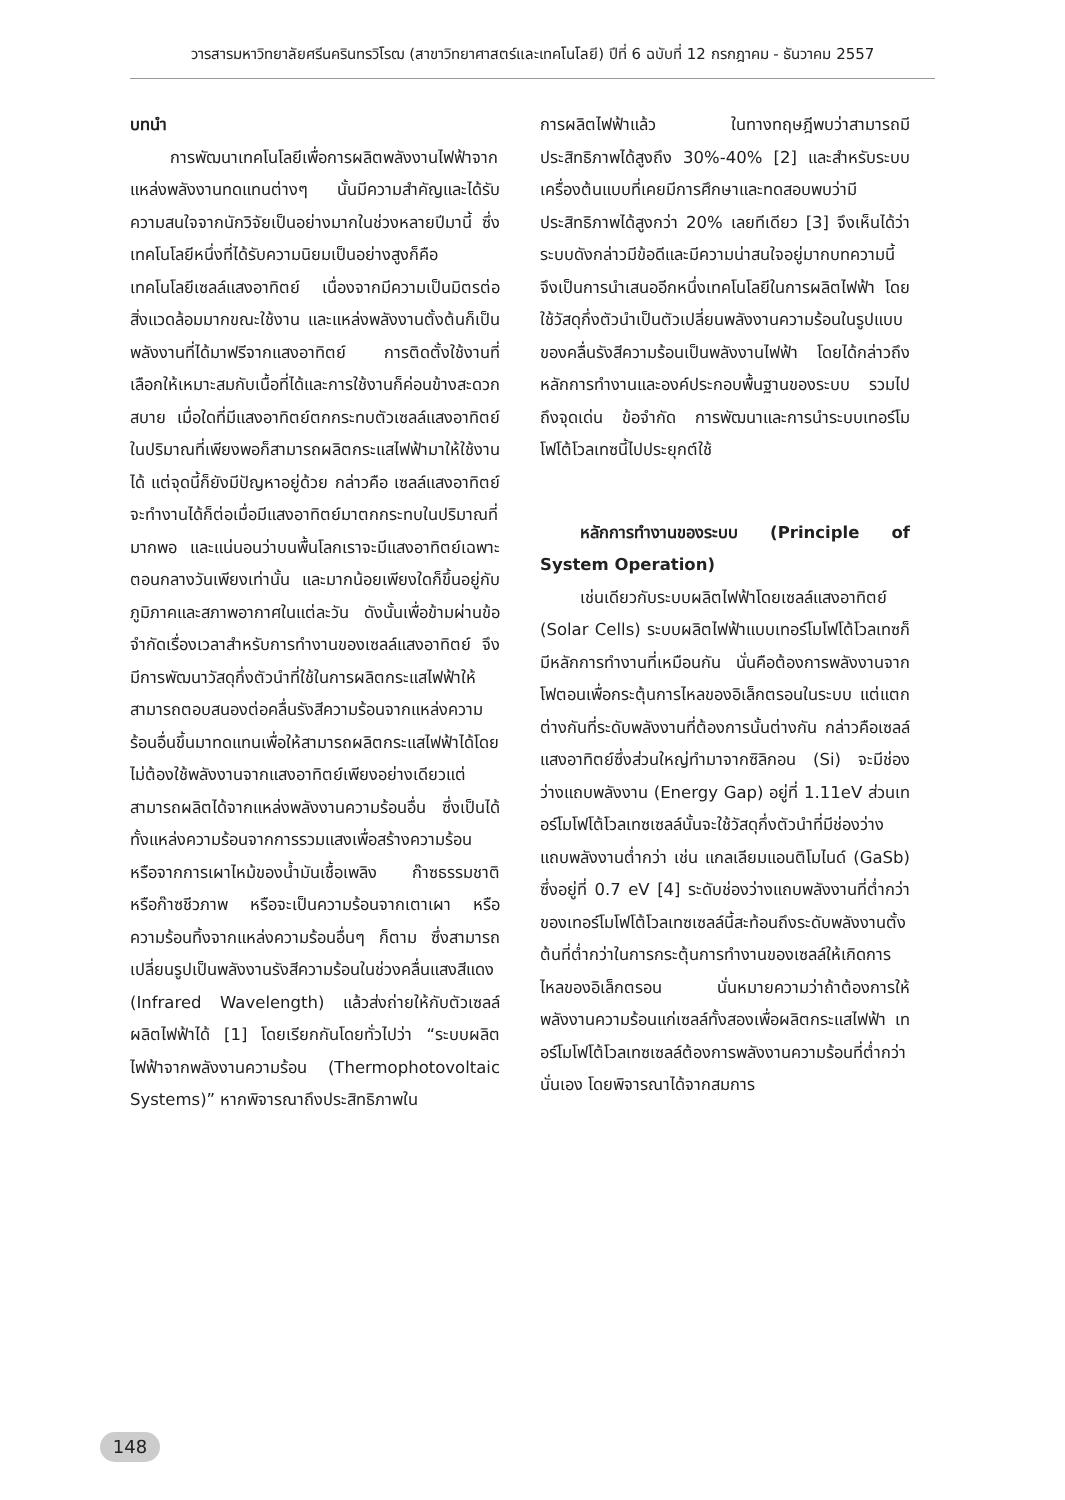วารสารมหาวิทยาลัยศรีนครินทรวิโรฒ (สาขาวิทยาศาสตร์และเทคโนโลยี) ปีที่ 6 ฉบับที่ 12 กรกฎาคม - ธันวาคม 2557
บทนำ
การพัฒนาเทคโนโลยีเพื่อการผลิตพลังงานไฟฟ้าจากแหล่งพลังงานทดแทนต่างๆ นั้นมีความสำคัญและได้รับความสนใจจากนักวิจัยเป็นอย่างมากในช่วงหลายปีมานี้ ซึ่งเทคโนโลยีหนึ่งที่ได้รับความนิยมเป็นอย่างสูงก็คือเทคโนโลยีเซลล์แสงอาทิตย์ เนื่องจากมีความเป็นมิตรต่อสิ่งแวดล้อมมากขณะใช้งาน และแหล่งพลังงานตั้งต้นก็เป็นพลังงานที่ได้มาฟรีจากแสงอาทิตย์ การติดตั้งใช้งานที่เลือกให้เหมาะสมกับเนื้อที่ได้และการใช้งานก็ค่อนข้างสะดวกสบาย เมื่อใดที่มีแสงอาทิตย์ตกกระทบตัวเซลล์แสงอาทิตย์ในปริมาณที่เพียงพอก็สามารถผลิตกระแสไฟฟ้ามาให้ใช้งานได้ แต่จุดนี้ก็ยังมีปัญหาอยู่ด้วย กล่าวคือ เซลล์แสงอาทิตย์จะทำงานได้ก็ต่อเมื่อมีแสงอาทิตย์มาตกกระทบในปริมาณที่มากพอ และแน่นอนว่าบนพื้นโลกเราจะมีแสงอาทิตย์เฉพาะตอนกลางวันเพียงเท่านั้น และมากน้อยเพียงใดก็ขึ้นอยู่กับภูมิภาคและสภาพอากาศในแต่ละวัน ดังนั้นเพื่อข้ามผ่านข้อจำกัดเรื่องเวลาสำหรับการทำงานของเซลล์แสงอาทิตย์ จึงมีการพัฒนาวัสดุกึ่งตัวนำที่ใช้ในการผลิตกระแสไฟฟ้าให้สามารถตอบสนองต่อคลื่นรังสีความร้อนจากแหล่งความร้อนอื่นขึ้นมาทดแทนเพื่อให้สามารถผลิตกระแสไฟฟ้าได้โดยไม่ต้องใช้พลังงานจากแสงอาทิตย์เพียงอย่างเดียวแต่สามารถผลิตได้จากแหล่งพลังงานความร้อนอื่น ซึ่งเป็นได้ทั้งแหล่งความร้อนจากการรวมแสงเพื่อสร้างความร้อน หรือจากการเผาไหม้ของน้ำมันเชื้อเพลิง ก๊าซธรรมชาติ หรือก๊าซชีวภาพ หรือจะเป็นความร้อนจากเตาเผา หรือความร้อนทิ้งจากแหล่งความร้อนอื่นๆ ก็ตาม ซึ่งสามารถเปลี่ยนรูปเป็นพลังงานรังสีความร้อนในช่วงคลื่นแสงสีแดง (Infrared Wavelength) แล้วส่งถ่ายให้กับตัวเซลล์ผลิตไฟฟ้าได้ [1] โดยเรียกกันโดยทั่วไปว่า “ระบบผลิตไฟฟ้าจากพลังงานความร้อน (Thermophotovoltaic Systems)” หากพิจารณาถึงประสิทธิภาพใน
การผลิตไฟฟ้าแล้ว ในทางทฤษฎีพบว่าสามารถมีประสิทธิภาพได้สูงถึง 30%-40% [2] และสำหรับระบบเครื่องต้นแบบที่เคยมีการศึกษาและทดสอบพบว่ามีประสิทธิภาพได้สูงกว่า 20% เลยทีเดียว [3] จึงเห็นได้ว่าระบบดังกล่าวมีข้อดีและมีความน่าสนใจอยู่มากบทความนี้จึงเป็นการนำเสนออีกหนึ่งเทคโนโลยีในการผลิตไฟฟ้า โดยใช้วัสดุกึ่งตัวนำเป็นตัวเปลี่ยนพลังงานความร้อนในรูปแบบของคลื่นรังสีความร้อนเป็นพลังงานไฟฟ้า โดยได้กล่าวถึงหลักการทำงานและองค์ประกอบพื้นฐานของระบบ รวมไปถึงจุดเด่น ข้อจำกัด การพัฒนาและการนำระบบเทอร์โมโฟโต้โวลเทซนี้ไปประยุกต์ใช้
หลักการทำงานของระบบ (Principle of System Operation)
เช่นเดียวกับระบบผลิตไฟฟ้าโดยเซลล์แสงอาทิตย์ (Solar Cells) ระบบผลิตไฟฟ้าแบบเทอร์โมโฟโต้โวลเทซก็มีหลักการทำงานที่เหมือนกัน นั่นคือต้องการพลังงานจากโฟตอนเพื่อกระตุ้นการไหลของอิเล็กตรอนในระบบ แต่แตกต่างกันที่ระดับพลังงานที่ต้องการนั้นต่างกัน กล่าวคือเซลล์แสงอาทิตย์ซึ่งส่วนใหญ่ทำมาจากซิลิกอน (Si) จะมีช่องว่างแถบพลังงาน (Energy Gap) อยู่ที่ 1.11eV ส่วนเทอร์โมโฟโต้โวลเทซเซลล์นั้นจะใช้วัสดุกึ่งตัวนำที่มีช่องว่างแถบพลังงานต่ำกว่า เช่น แกลเลียมแอนติโมไนด์ (GaSb) ซึ่งอยู่ที่ 0.7 eV [4] ระดับช่องว่างแถบพลังงานที่ต่ำกว่าของเทอร์โมโฟโต้โวลเทซเซลล์นี้สะท้อนถึงระดับพลังงานตั้งต้นที่ต่ำกว่าในการกระตุ้นการทำงานของเซลล์ให้เกิดการไหลของอิเล็กตรอน นั่นหมายความว่าถ้าต้องการให้พลังงานความร้อนแก่เซลล์ทั้งสองเพื่อผลิตกระแสไฟฟ้า เทอร์โมโฟโต้โวลเทซเซลล์ต้องการพลังงานความร้อนที่ต่ำกว่านั่นเอง โดยพิจารณาได้จากสมการ
148